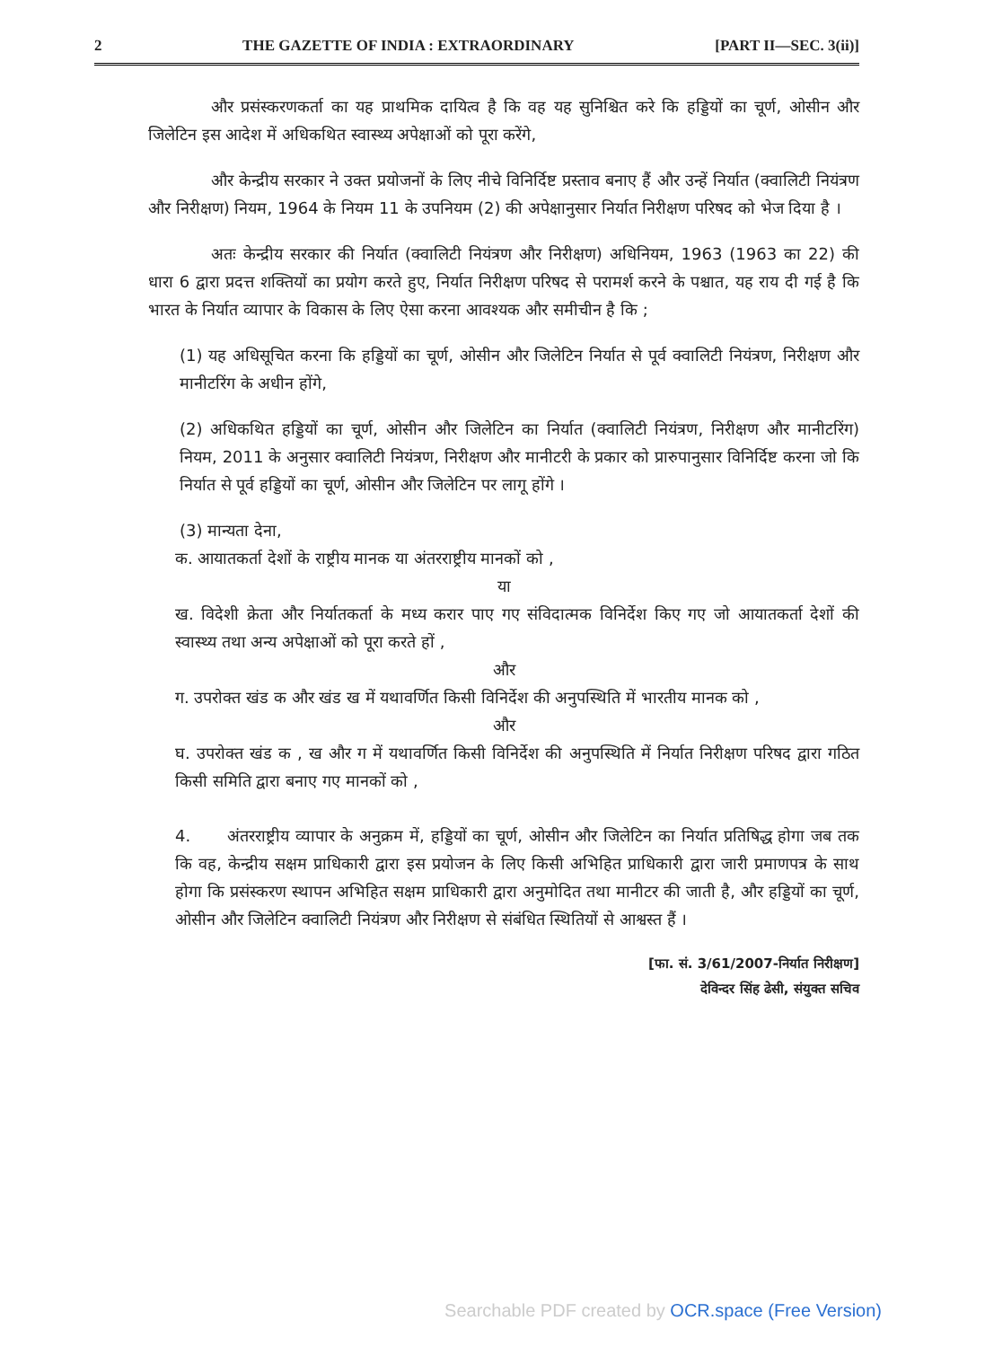2 THE GAZETTE OF INDIA : EXTRAORDINARY [PART II—SEC. 3(ii)]
और प्रसंस्करणकर्ता का यह प्राथमिक दायित्व है कि वह यह सुनिश्चित करे कि हड्डियों का चूर्ण, ओसीन और जिलेटिन इस आदेश में अधिकथित स्वास्थ्य अपेक्षाओं को पूरा करेंगे,
और केन्द्रीय सरकार ने उक्त प्रयोजनों के लिए नीचे विनिर्दिष्ट प्रस्ताव बनाए हैं और उन्हें निर्यात (क्वालिटी नियंत्रण और निरीक्षण) नियम, 1964 के नियम 11 के उपनियम (2) की अपेक्षानुसार निर्यात निरीक्षण परिषद को भेज दिया है ।
अतः केन्द्रीय सरकार की निर्यात (क्वालिटी नियंत्रण और निरीक्षण) अधिनियम, 1963 (1963 का 22) की धारा 6 द्वारा प्रदत्त शक्तियों का प्रयोग करते हुए, निर्यात निरीक्षण परिषद से परामर्श करने के पश्चात, यह राय दी गई है कि भारत के निर्यात व्यापार के विकास के लिए ऐसा करना आवश्यक और समीचीन है कि ;
(1) यह अधिसूचित करना कि हड्डियों का चूर्ण, ओसीन और जिलेटिन निर्यात से पूर्व क्वालिटी नियंत्रण, निरीक्षण और मानीटरिंग के अधीन होंगे,
(2) अधिकथित हड्डियों का चूर्ण, ओसीन और जिलेटिन का निर्यात (क्वालिटी नियंत्रण, निरीक्षण और मानीटरिंग) नियम, 2011 के अनुसार क्वालिटी नियंत्रण, निरीक्षण और मानीटरी के प्रकार को प्रारुपानुसार विनिर्दिष्ट करना जो कि निर्यात से पूर्व हड्डियों का चूर्ण, ओसीन और जिलेटिन पर लागू होंगे ।
(3) मान्यता देना,
क. आयातकर्ता देशों के राष्ट्रीय मानक या अंतरराष्ट्रीय मानकों को ,
या
ख. विदेशी क्रेता और निर्यातकर्ता के मध्य करार पाए गए संविदात्मक विनिर्देश किए गए जो आयातकर्ता देशों की स्वास्थ्य तथा अन्य अपेक्षाओं को पूरा करते हों ,
और
ग. उपरोक्त खंड क और खंड ख में यथावर्णित किसी विनिर्देश की अनुपस्थिति में भारतीय मानक को ,
और
घ. उपरोक्त खंड क , ख और ग में यथावर्णित किसी विनिर्देश की अनुपस्थिति में निर्यात निरीक्षण परिषद द्वारा गठित किसी समिति द्वारा बनाए गए मानकों को ,
4. अंतरराष्ट्रीय व्यापार के अनुक्रम में, हड्डियों का चूर्ण, ओसीन और जिलेटिन का निर्यात प्रतिषिद्ध होगा जब तक कि वह, केन्द्रीय सक्षम प्राधिकारी द्वारा इस प्रयोजन के लिए किसी अभिहित प्राधिकारी द्वारा जारी प्रमाणपत्र के साथ होगा कि प्रसंस्करण स्थापन अभिहित सक्षम प्राधिकारी द्वारा अनुमोदित तथा मानीटर की जाती है, और हड्डियों का चूर्ण, ओसीन और जिलेटिन क्वालिटी नियंत्रण और निरीक्षण से संबंधित स्थितियों से आश्वस्त हैं ।
[फा. सं. 3/61/2007-निर्यात निरीक्षण]
देविन्दर सिंह ढेसी, संयुक्त सचिव
Searchable PDF created by OCR.space (Free Version)